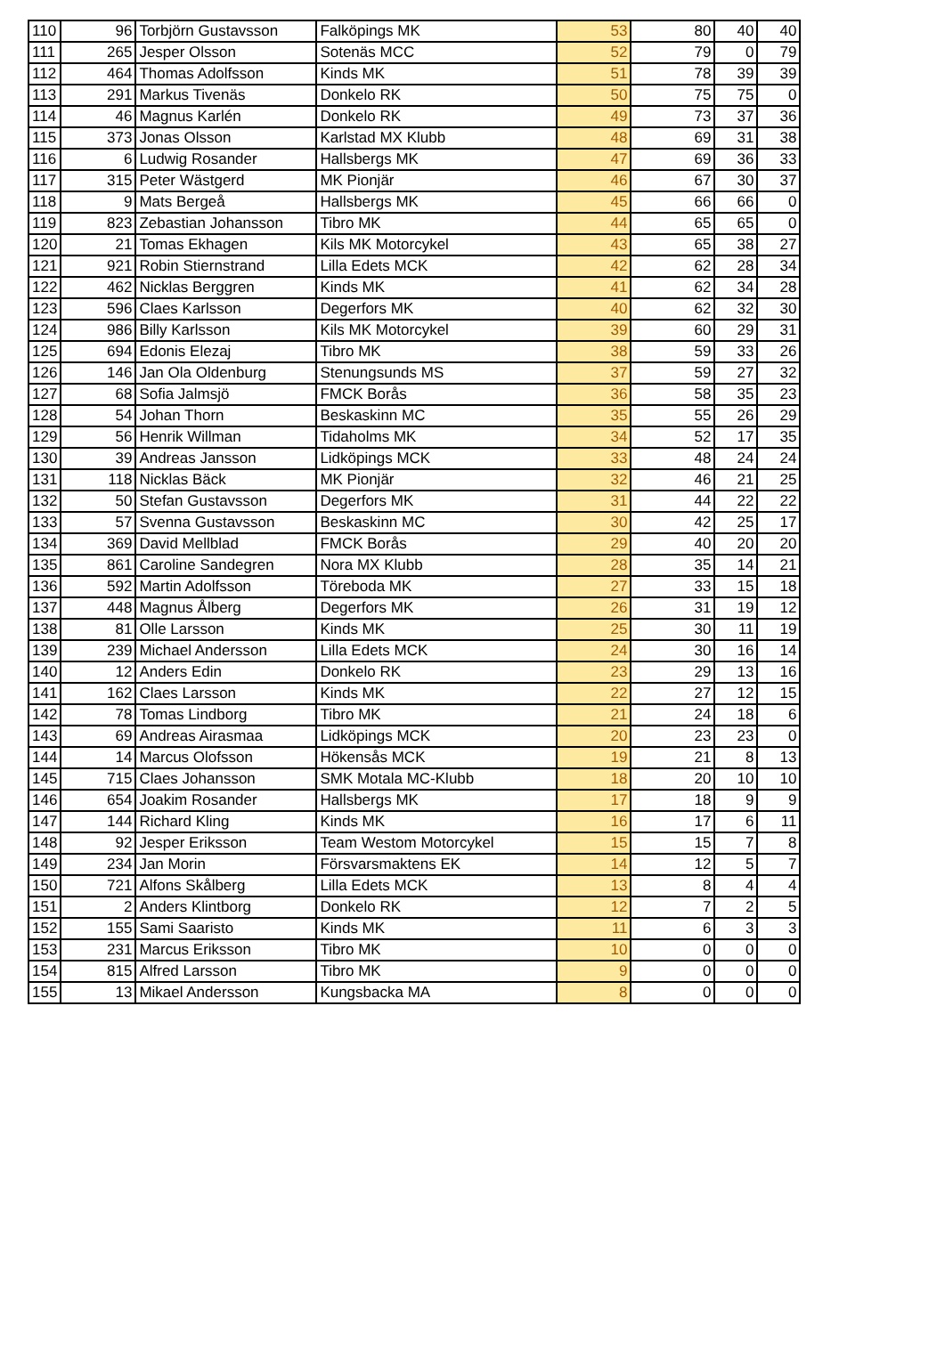| 110 | 96 | Torbjörn Gustavsson | Falköpings MK | 53 | 80 | 40 | 40 |
| 111 | 265 | Jesper Olsson | Sotenäs MCC | 52 | 79 | 0 | 79 |
| 112 | 464 | Thomas Adolfsson | Kinds MK | 51 | 78 | 39 | 39 |
| 113 | 291 | Markus Tivenäs | Donkelo RK | 50 | 75 | 75 | 0 |
| 114 | 46 | Magnus Karlén | Donkelo RK | 49 | 73 | 37 | 36 |
| 115 | 373 | Jonas Olsson | Karlstad MX Klubb | 48 | 69 | 31 | 38 |
| 116 | 6 | Ludwig Rosander | Hallsbergs MK | 47 | 69 | 36 | 33 |
| 117 | 315 | Peter Wästgerd | MK Pionjär | 46 | 67 | 30 | 37 |
| 118 | 9 | Mats Bergeå | Hallsbergs MK | 45 | 66 | 66 | 0 |
| 119 | 823 | Zebastian Johansson | Tibro MK | 44 | 65 | 65 | 0 |
| 120 | 21 | Tomas Ekhagen | Kils MK Motorcykel | 43 | 65 | 38 | 27 |
| 121 | 921 | Robin Stiernstrand | Lilla Edets MCK | 42 | 62 | 28 | 34 |
| 122 | 462 | Nicklas Berggren | Kinds MK | 41 | 62 | 34 | 28 |
| 123 | 596 | Claes Karlsson | Degerfors MK | 40 | 62 | 32 | 30 |
| 124 | 986 | Billy Karlsson | Kils MK Motorcykel | 39 | 60 | 29 | 31 |
| 125 | 694 | Edonis Elezaj | Tibro MK | 38 | 59 | 33 | 26 |
| 126 | 146 | Jan Ola Oldenburg | Stenungsunds MS | 37 | 59 | 27 | 32 |
| 127 | 68 | Sofia Jalmsjö | FMCK Borås | 36 | 58 | 35 | 23 |
| 128 | 54 | Johan Thorn | Beskaskinn MC | 35 | 55 | 26 | 29 |
| 129 | 56 | Henrik Willman | Tidaholms MK | 34 | 52 | 17 | 35 |
| 130 | 39 | Andreas Jansson | Lidköpings MCK | 33 | 48 | 24 | 24 |
| 131 | 118 | Nicklas Bäck | MK Pionjär | 32 | 46 | 21 | 25 |
| 132 | 50 | Stefan Gustavsson | Degerfors MK | 31 | 44 | 22 | 22 |
| 133 | 57 | Svenna Gustavsson | Beskaskinn MC | 30 | 42 | 25 | 17 |
| 134 | 369 | David Mellblad | FMCK Borås | 29 | 40 | 20 | 20 |
| 135 | 861 | Caroline Sandegren | Nora MX Klubb | 28 | 35 | 14 | 21 |
| 136 | 592 | Martin Adolfsson | Töreboda MK | 27 | 33 | 15 | 18 |
| 137 | 448 | Magnus Ålberg | Degerfors MK | 26 | 31 | 19 | 12 |
| 138 | 81 | Olle Larsson | Kinds MK | 25 | 30 | 11 | 19 |
| 139 | 239 | Michael Andersson | Lilla Edets MCK | 24 | 30 | 16 | 14 |
| 140 | 12 | Anders Edin | Donkelo RK | 23 | 29 | 13 | 16 |
| 141 | 162 | Claes Larsson | Kinds MK | 22 | 27 | 12 | 15 |
| 142 | 78 | Tomas Lindborg | Tibro MK | 21 | 24 | 18 | 6 |
| 143 | 69 | Andreas Airasmaa | Lidköpings MCK | 20 | 23 | 23 | 0 |
| 144 | 14 | Marcus Olofsson | Hökensås MCK | 19 | 21 | 8 | 13 |
| 145 | 715 | Claes Johansson | SMK Motala MC-Klubb | 18 | 20 | 10 | 10 |
| 146 | 654 | Joakim Rosander | Hallsbergs MK | 17 | 18 | 9 | 9 |
| 147 | 144 | Richard Kling | Kinds MK | 16 | 17 | 6 | 11 |
| 148 | 92 | Jesper Eriksson | Team Westom Motorcykel | 15 | 15 | 7 | 8 |
| 149 | 234 | Jan Morin | Försvarsmaktens EK | 14 | 12 | 5 | 7 |
| 150 | 721 | Alfons Skålberg | Lilla Edets MCK | 13 | 8 | 4 | 4 |
| 151 | 2 | Anders Klintborg | Donkelo RK | 12 | 7 | 2 | 5 |
| 152 | 155 | Sami Saaristo | Kinds MK | 11 | 6 | 3 | 3 |
| 153 | 231 | Marcus Eriksson | Tibro MK | 10 | 0 | 0 | 0 |
| 154 | 815 | Alfred Larsson | Tibro MK | 9 | 0 | 0 | 0 |
| 155 | 13 | Mikael Andersson | Kungsbacka MA | 8 | 0 | 0 | 0 |